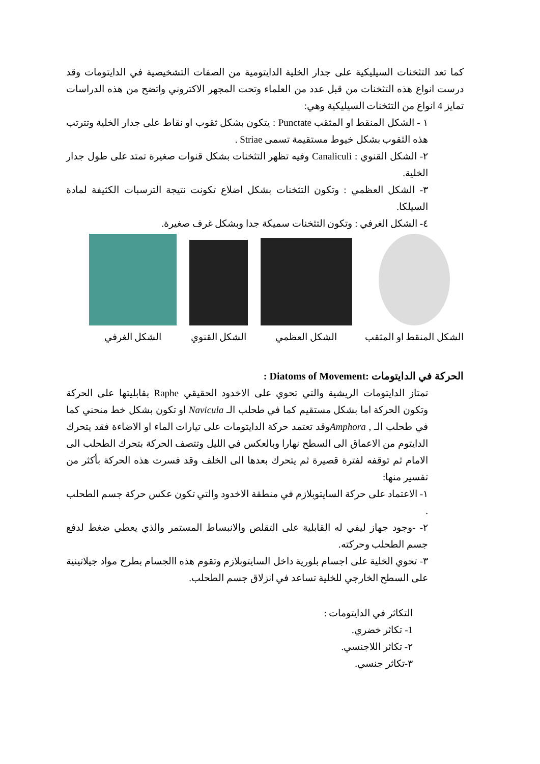كما تعد التثخنات السيليكية على جدار الخلية الدايتومية من الصفات التشخيصية في الدايتومات وقد درست انواع هذه التثخنات من قبل عدد من العلماء وتحت المجهر الاكتروني واتضح من هذه الدراسات تمايز 4 انواع من التثخنات السيليكية وهي:
١ - الشكل المنقط او المثقب Punctate : يتكون بشكل ثقوب او نقاط على جدار الخلية وتترتب هذه الثقوب بشكل خيوط مستقيمة تسمى Striae .
٢- الشكل القنوي : Canaliculi وفيه تظهر التثخنات بشكل قنوات صغيرة تمتد على طول جدار الخلية.
٣- الشكل العظمي : وتكون التثخنات بشكل اضلاع تكونت نتيجة الترسبات الكثيفة لمادة السيلكا.
٤- الشكل الغرفي : وتكون التثخنات سميكة جدا وبشكل غرف صغيرة.
الشكل المنقط او المثقب
الشكل العظمي
الشكل القنوي
الشكل الغرفي
الحركة في الدايتومات :Diatoms of Movement :
تمتاز الدايتومات الريشية والتي تحوي على الاخدود الحقيقي Raphe بقابليتها على الحركة وتكون الحركة اما بشكل مستقيم كما في طحلب الـ Navicula او تكون بشكل خط منحني كما في طحلب الـ , Amphoraوقد تعتمد حركة الدايتومات على تيارات الماء او الاضاءة فقد يتحرك الدايتوم من الاعماق الى السطح نهارا وبالعكس في الليل وتتصف الحركة بتحرك الطحلب الى الامام ثم توقفه لفترة قصيرة ثم يتحرك بعدها الى الخلف وقد فسرت هذه الحركة بأكثر من تفسير منها:
١- الاعتماد على حركة السايتوبلازم في منطقة الاخدود والتي تكون عكس حركة جسم الطحلب .
٢- -وجود جهاز ليفي له القابلية على التقلص والانبساط المستمر والذي يعطي ضغط لدفع جسم الطحلب وحركته.
٣- تحوي الخلية على اجسام بلورية داخل السايتوبلازم وتقوم هذه االجسام بطرح مواد جيلاتينية على السطح الخارجي للخلية تساعد في انزلاق جسم الطحلب.
التكاثر في الدايتومات :
1- تكاثر خضري.
٢- تكاثر اللاجنسي.
٣-تكاثر جنسي.